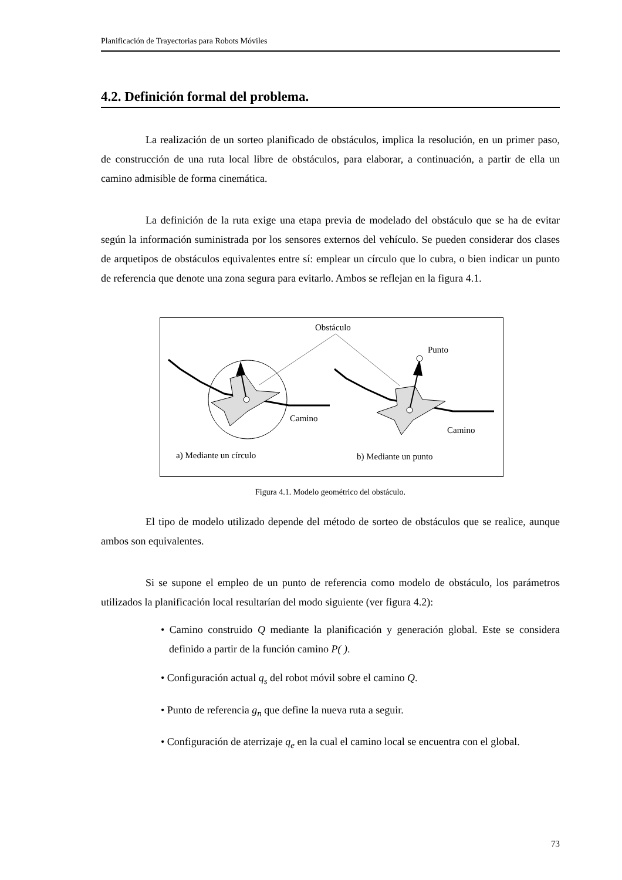Planificación de Trayectorias para Robots Móviles
4.2. Definición formal del problema.
La realización de un sorteo planificado de obstáculos, implica la resolución, en un primer paso, de construcción de una ruta local libre de obstáculos, para elaborar, a continuación, a partir de ella un camino admisible de forma cinemática.
La definición de la ruta exige una etapa previa de modelado del obstáculo que se ha de evitar según la información suministrada por los sensores externos del vehículo. Se pueden considerar dos clases de arquetipos de obstáculos equivalentes entre sí: emplear un círculo que lo cubra, o bien indicar un punto de referencia que denote una zona segura para evitarlo. Ambos se reflejan en la figura 4.1.
Obstáculo
Camino
Punto
Camino
a) Mediante un círculo
b) Mediante un punto
Figura 4.1. Modelo geométrico del obstáculo.
El tipo de modelo utilizado depende del método de sorteo de obstáculos que se realice, aunque ambos son equivalentes.
Si se supone el empleo de un punto de referencia como modelo de obstáculo, los parámetros utilizados la planificación local resultarían del modo siguiente (ver figura 4.2):
• Camino construido Q mediante la planificación y generación global. Este se considera definido a partir de la función camino P( ).
• Configuración actual q<sub>s</sub> del robot móvil sobre el camino Q.
• Punto de referencia g<sub>n</sub> que define la nueva ruta a seguir.
• Configuración de aterrizaje q<sub>e</sub> en la cual el camino local se encuentra con el global.
73